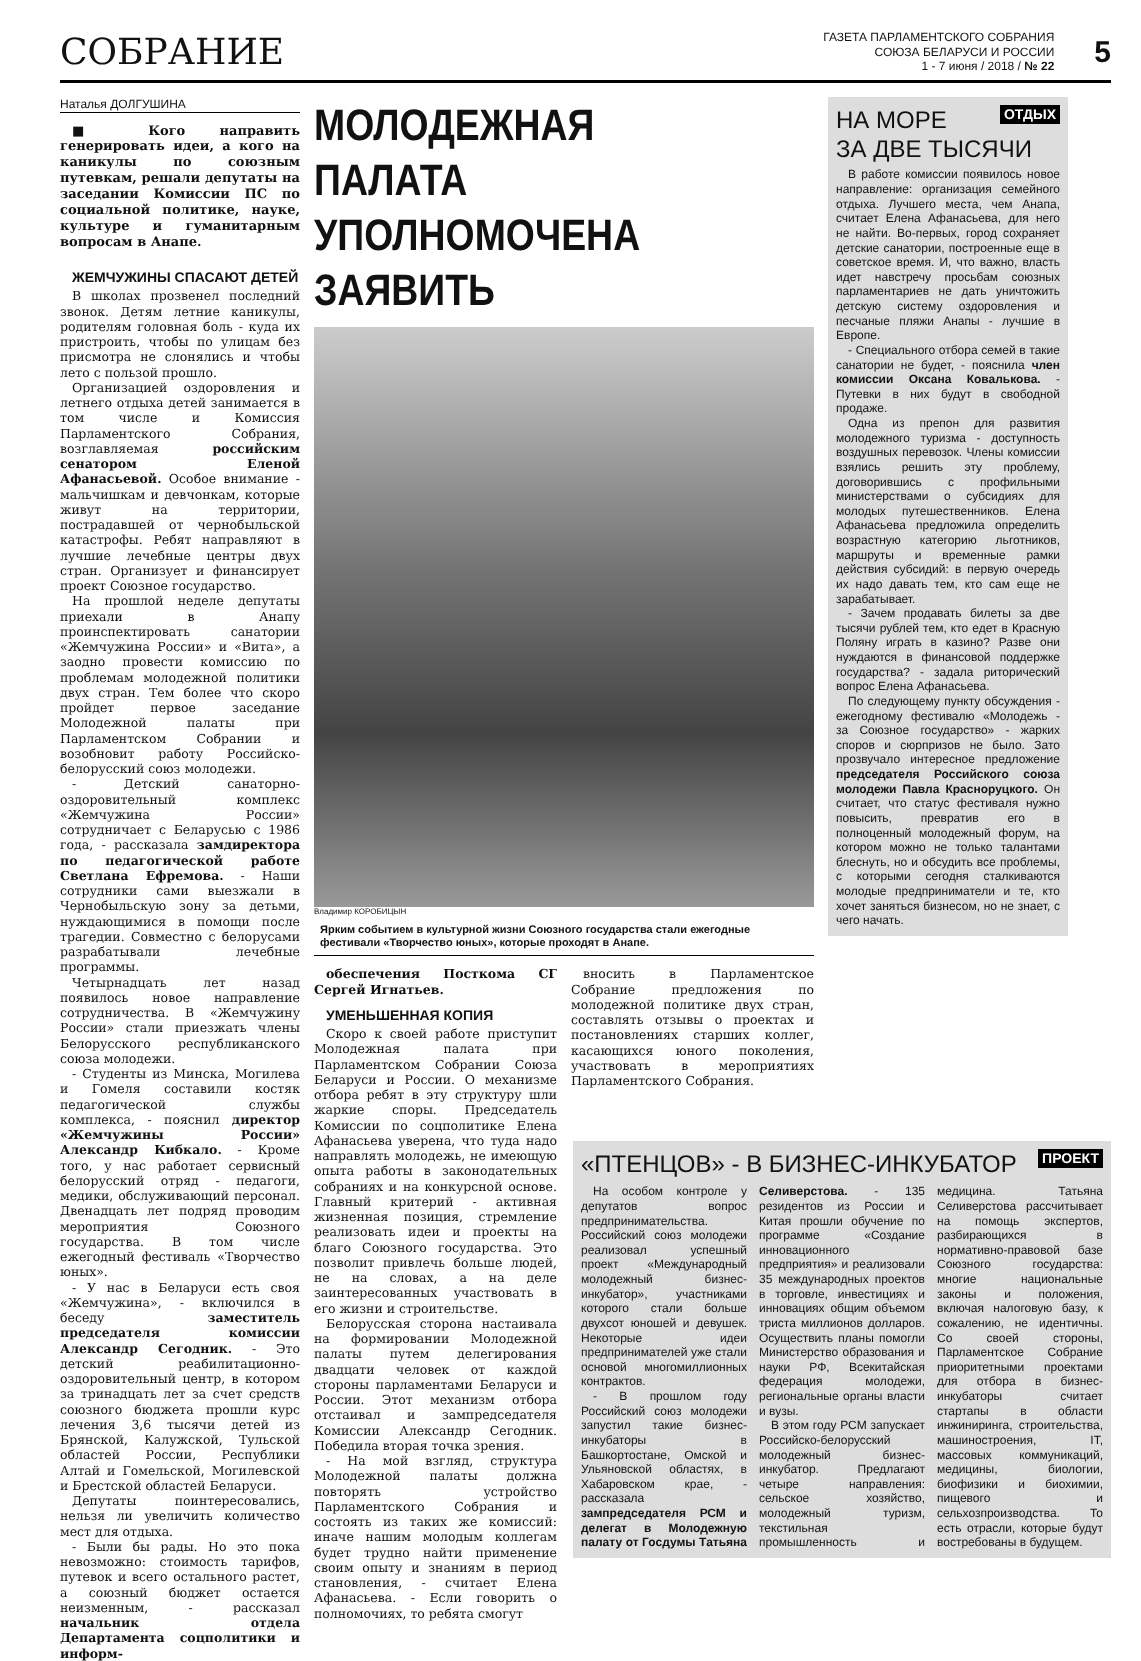СОБРАНИЕ
ГАЗЕТА ПАРЛАМЕНТСКОГО СОБРАНИЯ
СОЮЗА БЕЛАРУСИ И РОССИИ
1 - 7 июня / 2018 / № 22
5
Наталья ДОЛГУШИНА
■ Кого направить генерировать идеи, а кого на каникулы по союзным путевкам, решали депутаты на заседании Комиссии ПС по социальной политике, науке, культуре и гуманитарным вопросам в Анапе.
ЖЕМЧУЖИНЫ СПАСАЮТ ДЕТЕЙ
В школах прозвенел последний звонок. Детям летние каникулы, родителям головная боль - куда их пристроить, чтобы по улицам без присмотра не слонялись и чтобы лето с пользой прошло.
Организацией оздоровления и летнего отдыха детей занимается в том числе и Комиссия Парламентского Собрания, возглавляемая российским сенатором Еленой Афанасьевой. Особое внимание - мальчишкам и девчонкам, которые живут на территории, пострадавшей от чернобыльской катастрофы. Ребят направляют в лучшие лечебные центры двух стран. Организует и финансирует проект Союзное государство.
На прошлой неделе депутаты приехали в Анапу проинспектировать санатории «Жемчужина России» и «Вита», а заодно провести комиссию по проблемам молодежной политики двух стран. Тем более что скоро пройдет первое заседание Молодежной палаты при Парламентском Собрании и возобновит работу Российско-белорусский союз молодежи.
- Детский санаторно-оздоровительный комплекс «Жемчужина России» сотрудничает с Беларусью с 1986 года, - рассказала замдиректора по педагогической работе Светлана Ефремова. - Наши сотрудники сами выезжали в Чернобыльскую зону за детьми, нуждающимися в помощи после трагедии. Совместно с белорусами разрабатывали лечебные программы.
Четырнадцать лет назад появилось новое направление сотрудничества. В «Жемчужину России» стали приезжать члены Белорусского республиканского союза молодежи.
- Студенты из Минска, Могилева и Гомеля составили костяк педагогической службы комплекса, - пояснил директор «Жемчужины России» Александр Кибкало. - Кроме того, у нас работает сервисный белорусский отряд - педагоги, медики, обслуживающий персонал. Двенадцать лет подряд проводим мероприятия Союзного государства. В том числе ежегодный фестиваль «Творчество юных».
- У нас в Беларуси есть своя «Жемчужина», - включился в беседу заместитель председателя комиссии Александр Сегодник. - Это детский реабилитационно-оздоровительный центр, в котором за тринадцать лет за счет средств союзного бюджета прошли курс лечения 3,6 тысячи детей из Брянской, Калужской, Тульской областей России, Республики Алтай и Гомельской, Могилевской и Брестской областей Беларуси.
Депутаты поинтересовались, нельзя ли увеличить количество мест для отдыха.
- Были бы рады. Но это пока невозможно: стоимость тарифов, путевок и всего остального растет, а союзный бюджет остается неизменным, - рассказал начальник отдела Департамента соцполитики и информ-
МОЛОДЕЖНАЯ ПАЛАТА
УПОЛНОМОЧЕНА ЗАЯВИТЬ
Владимир КОРОБИЦЫН
Ярким событием в культурной жизни Союзного государства стали ежегодные фестивали «Творчество юных», которые проходят в Анапе.
обеспечения Посткома СГ Сергей Игнатьев.
УМЕНЬШЕННАЯ КОПИЯ
Скоро к своей работе приступит Молодежная палата при Парламентском Собрании Союза Беларуси и России. О механизме отбора ребят в эту структуру шли жаркие споры. Председатель Комиссии по соцполитике Елена Афанасьева уверена, что туда надо направлять молодежь, не имеющую опыта работы в законодательных собраниях и на конкурсной основе. Главный критерий - активная жизненная позиция, стремление реализовать идеи и проекты на благо Союзного государства. Это позволит привлечь больше людей, не на словах, а на деле заинтересованных участвовать в его жизни и строительстве.
Белорусская сторона настаивала на формировании Молодежной палаты путем делегирования двадцати человек от каждой стороны парламентами Беларуси и России. Этот механизм отбора отстаивал и зампредседателя Комиссии Александр Сегодник. Победила вторая точка зрения.
- На мой взгляд, структура Молодежной палаты должна повторять устройство Парламентского Собрания и состоять из таких же комиссий: иначе нашим молодым коллегам будет трудно найти применение своим опыту и знаниям в период становления, - считает Елена Афанасьева. - Если говорить о полномочиях, то ребята смогут
вносить в Парламентское Собрание предложения по молодежной политике двух стран, составлять отзывы о проектах и постановлениях старших коллег, касающихся юного поколения, участвовать в мероприятиях Парламентского Собрания.
ОТДЫХ
НА МОРЕ
ЗА ДВЕ ТЫСЯЧИ
В работе комиссии появилось новое направление: организация семейного отдыха. Лучшего места, чем Анапа, считает Елена Афанасьева, для него не найти. Во-первых, город сохраняет детские санатории, построенные еще в советское время. И, что важно, власть идет навстречу просьбам союзных парламентариев не дать уничтожить детскую систему оздоровления и песчаные пляжи Анапы - лучшие в Европе.
- Специального отбора семей в такие санатории не будет, - пояснила член комиссии Оксана Ковалькова. - Путевки в них будут в свободной продаже.
Одна из препон для развития молодежного туризма - доступность воздушных перевозок. Члены комиссии взялись решить эту проблему, договорившись с профильными министерствами о субсидиях для молодых путешественников. Елена Афанасьева предложила определить возрастную категорию льготников, маршруты и временные рамки действия субсидий: в первую очередь их надо давать тем, кто сам еще не зарабатывает.
- Зачем продавать билеты за две тысячи рублей тем, кто едет в Красную Поляну играть в казино? Разве они нуждаются в финансовой поддержке государства? - задала риторический вопрос Елена Афанасьева.
По следующему пункту обсуждения - ежегодному фестивалю «Молодежь - за Союзное государство» - жарких споров и сюрпризов не было. Зато прозвучало интересное предложение председателя Российского союза молодежи Павла Красноруцкого. Он считает, что статус фестиваля нужно повысить, превратив его в полноценный молодежный форум, на котором можно не только талантами блеснуть, но и обсудить все проблемы, с которыми сегодня сталкиваются молодые предприниматели и те, кто хочет заняться бизнесом, но не знает, с чего начать.
ПРОЕКТ
«ПТЕНЦОВ» - В БИЗНЕС-ИНКУБАТОР
На особом контроле у депутатов вопрос предпринимательства. Российский союз молодежи реализовал успешный проект «Международный молодежный бизнес-инкубатор», участниками которого стали больше двухсот юношей и девушек. Некоторые идеи предпринимателей уже стали основой многомиллионных контрактов.
- В прошлом году Российский союз молодежи запустил такие бизнес-инкубаторы в Башкортостане, Омской и Ульяновской областях, в Хабаровском крае, - рассказала зампредседателя РСМ и делегат в Молодежную палату от Госдумы Татьяна Селиверстова. - 135 резидентов из России и Китая прошли обучение по программе «Создание инновационного предприятия» и реализовали 35 международных проектов в торговле, инвестициях и инновациях общим объемом триста миллионов долларов. Осуществить планы помогли Министерство образования и науки РФ, Всекитайская федерация молодежи, региональные органы власти и вузы.
В этом году РСМ запускает Российско-белорусский молодежный бизнес-инкубатор. Предлагают четыре направления: сельское хозяйство, молодежный туризм, текстильная промышленность и медицина. Татьяна Селиверстова рассчитывает на помощь экспертов, разбирающихся в нормативно-правовой базе Союзного государства: многие национальные законы и положения, включая налоговую базу, к сожалению, не идентичны. Со своей стороны, Парламентское Собрание приоритетными проектами для отбора в бизнес-инкубаторы считает стартапы в области инжиниринга, строительства, машиностроения, IT, массовых коммуникаций, медицины, биологии, биофизики и биохимии, пищевого и сельхозпроизводства. То есть отрасли, которые будут востребованы в будущем.